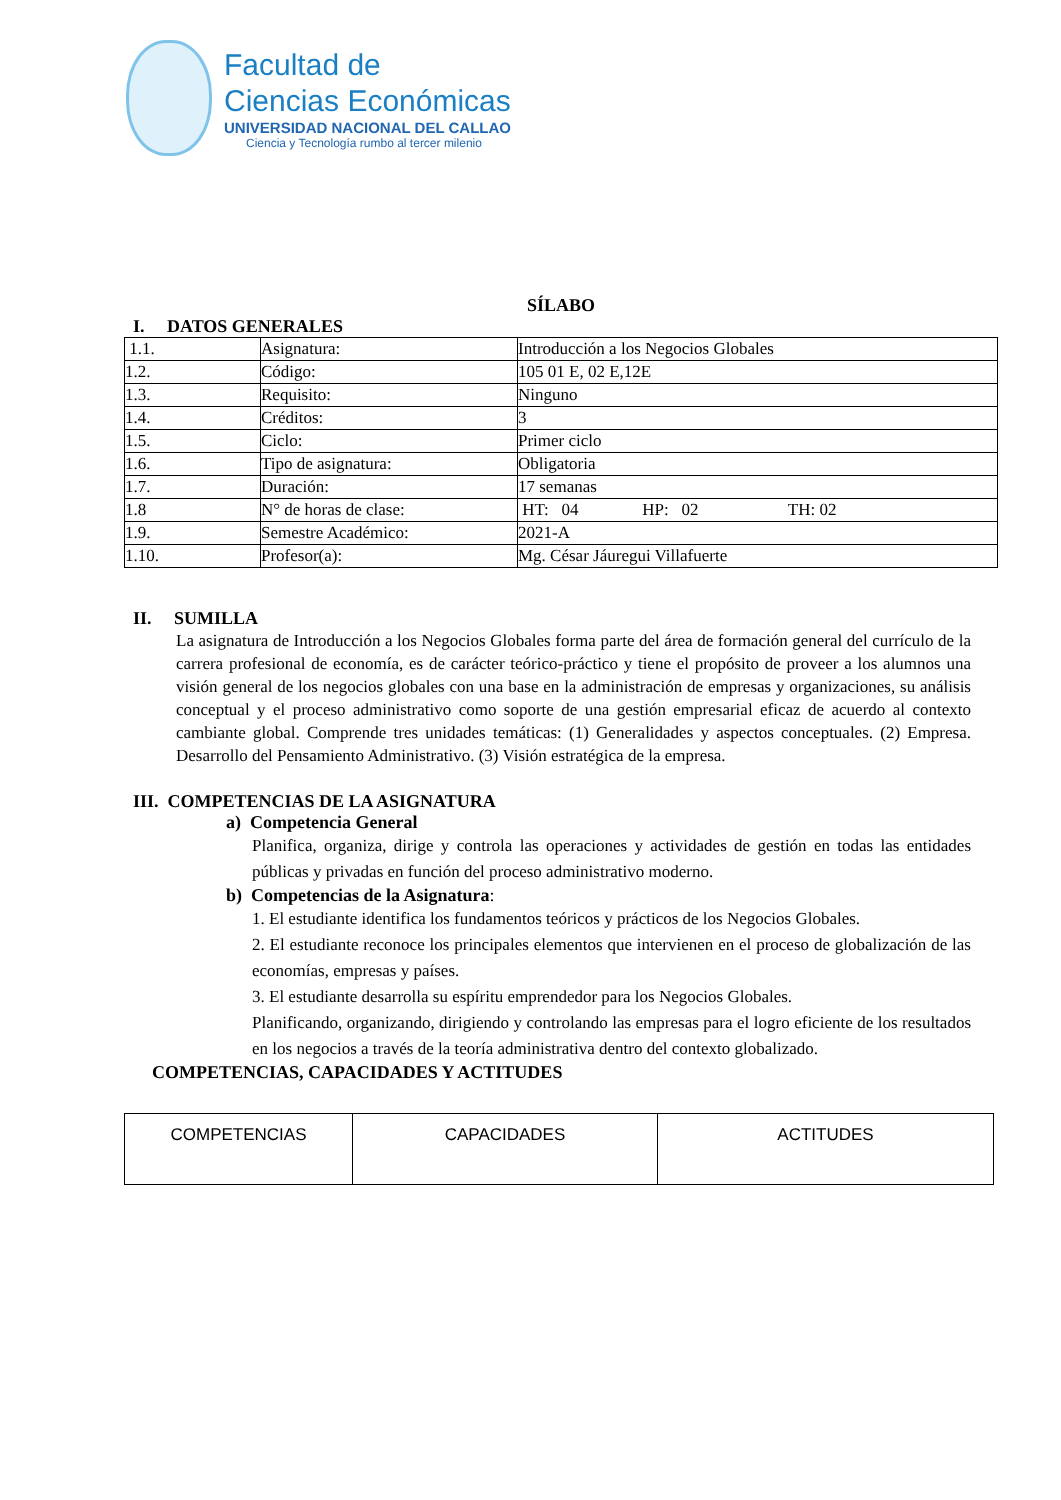Facultad de
Ciencias Económicas
UNIVERSIDAD NACIONAL DEL CALLAO
Ciencia y Tecnología rumbo al tercer milenio
SÍLABO
I. DATOS GENERALES
| 1.1. | Asignatura: | Introducción a los Negocios Globales |
| 1.2. | Código: | 105 01 E, 02 E,12E |
| 1.3. | Requisito: | Ninguno |
| 1.4. | Créditos: | 3 |
| 1.5. | Ciclo: | Primer ciclo |
| 1.6. | Tipo de asignatura: | Obligatoria |
| 1.7. | Duración: | 17 semanas |
| 1.8 | N° de horas de clase: | HT: 04 HP: 02 TH: 02 |
| 1.9. | Semestre Académico: | 2021-A |
| 1.10. | Profesor(a): | Mg. César Jáuregui Villafuerte |
II. SUMILLA
La asignatura de Introducción a los Negocios Globales forma parte del área de formación general del currículo de la carrera profesional de economía, es de carácter teórico-práctico y tiene el propósito de proveer a los alumnos una visión general de los negocios globales con una base en la administración de empresas y organizaciones, su análisis conceptual y el proceso administrativo como soporte de una gestión empresarial eficaz de acuerdo al contexto cambiante global. Comprende tres unidades temáticas: (1) Generalidades y aspectos conceptuales. (2) Empresa. Desarrollo del Pensamiento Administrativo. (3) Visión estratégica de la empresa.
III. COMPETENCIAS DE LA ASIGNATURA
a) Competencia General
Planifica, organiza, dirige y controla las operaciones y actividades de gestión en todas las entidades públicas y privadas en función del proceso administrativo moderno.
b) Competencias de la Asignatura:
1. El estudiante identifica los fundamentos teóricos y prácticos de los Negocios Globales.
2. El estudiante reconoce los principales elementos que intervienen en el proceso de globalización de las economías, empresas y países.
3. El estudiante desarrolla su espíritu emprendedor para los Negocios Globales.
Planificando, organizando, dirigiendo y controlando las empresas para el logro eficiente de los resultados en los negocios a través de la teoría administrativa dentro del contexto globalizado.
COMPETENCIAS, CAPACIDADES Y ACTITUDES
| COMPETENCIAS | CAPACIDADES | ACTITUDES |